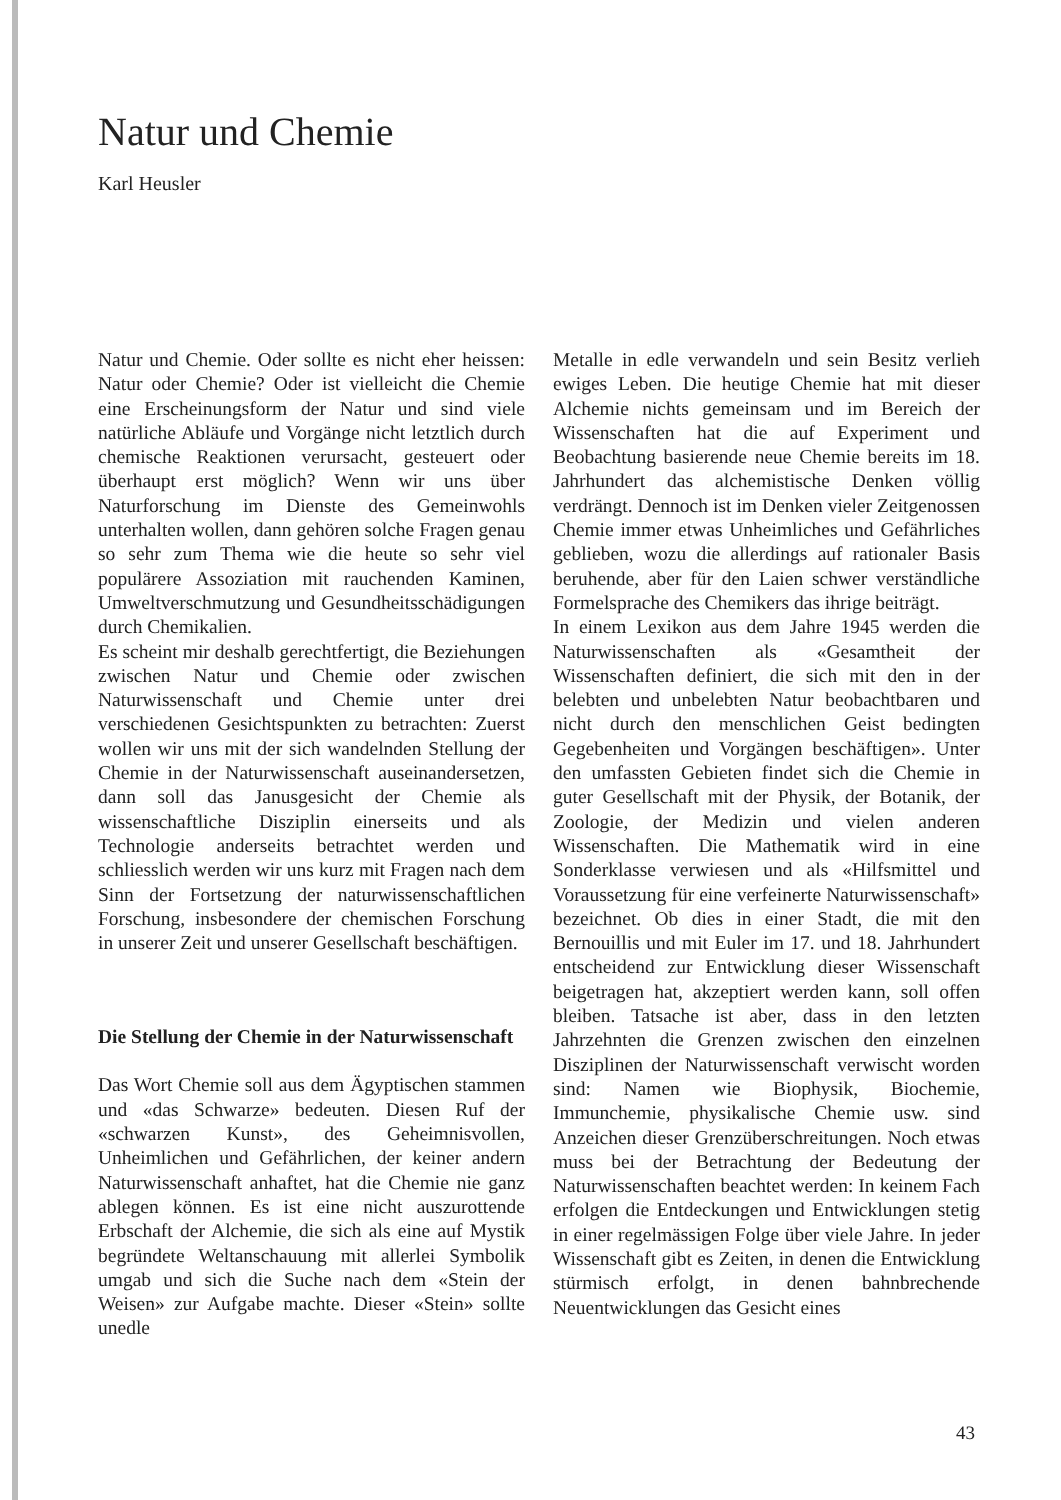Natur und Chemie
Karl Heusler
Natur und Chemie. Oder sollte es nicht eher heissen: Natur oder Chemie? Oder ist vielleicht die Chemie eine Erscheinungsform der Natur und sind viele natürliche Abläufe und Vorgänge nicht letztlich durch chemische Reaktionen verursacht, gesteuert oder überhaupt erst möglich? Wenn wir uns über Naturforschung im Dienste des Gemeinwohls unterhalten wollen, dann gehören solche Fragen genau so sehr zum Thema wie die heute so sehr viel populärere Assoziation mit rauchenden Kaminen, Umweltverschmutzung und Gesundheitsschädigungen durch Chemikalien.
Es scheint mir deshalb gerechtfertigt, die Beziehungen zwischen Natur und Chemie oder zwischen Naturwissenschaft und Chemie unter drei verschiedenen Gesichtspunkten zu betrachten: Zuerst wollen wir uns mit der sich wandelnden Stellung der Chemie in der Naturwissenschaft auseinandersetzen, dann soll das Janusgesicht der Chemie als wissenschaftliche Disziplin einerseits und als Technologie anderseits betrachtet werden und schliesslich werden wir uns kurz mit Fragen nach dem Sinn der Fortsetzung der naturwissenschaftlichen Forschung, insbesondere der chemischen Forschung in unserer Zeit und unserer Gesellschaft beschäftigen.
Die Stellung der Chemie in der Naturwissenschaft
Das Wort Chemie soll aus dem Ägyptischen stammen und «das Schwarze» bedeuten. Diesen Ruf der «schwarzen Kunst», des Geheimnisvollen, Unheimlichen und Gefährlichen, der keiner andern Naturwissenschaft anhaftet, hat die Chemie nie ganz ablegen können. Es ist eine nicht auszurottende Erbschaft der Alchemie, die sich als eine auf Mystik begründete Weltanschauung mit allerlei Symbolik umgab und sich die Suche nach dem «Stein der Weisen» zur Aufgabe machte. Dieser «Stein» sollte unedle
Metalle in edle verwandeln und sein Besitz verlieh ewiges Leben. Die heutige Chemie hat mit dieser Alchemie nichts gemeinsam und im Bereich der Wissenschaften hat die auf Experiment und Beobachtung basierende neue Chemie bereits im 18. Jahrhundert das alchemistische Denken völlig verdrängt. Dennoch ist im Denken vieler Zeitgenossen Chemie immer etwas Unheimliches und Gefährliches geblieben, wozu die allerdings auf rationaler Basis beruhende, aber für den Laien schwer verständliche Formelsprache des Chemikers das ihrige beiträgt.
In einem Lexikon aus dem Jahre 1945 werden die Naturwissenschaften als «Gesamtheit der Wissenschaften definiert, die sich mit den in der belebten und unbelebten Natur beobachtbaren und nicht durch den menschlichen Geist bedingten Gegebenheiten und Vorgängen beschäftigen». Unter den umfassten Gebieten findet sich die Chemie in guter Gesellschaft mit der Physik, der Botanik, der Zoologie, der Medizin und vielen anderen Wissenschaften. Die Mathematik wird in eine Sonderklasse verwiesen und als «Hilfsmittel und Voraussetzung für eine verfeinerte Naturwissenschaft» bezeichnet. Ob dies in einer Stadt, die mit den Bernouillis und mit Euler im 17. und 18. Jahrhundert entscheidend zur Entwicklung dieser Wissenschaft beigetragen hat, akzeptiert werden kann, soll offen bleiben. Tatsache ist aber, dass in den letzten Jahrzehnten die Grenzen zwischen den einzelnen Disziplinen der Naturwissenschaft verwischt worden sind: Namen wie Biophysik, Biochemie, Immunchemie, physikalische Chemie usw. sind Anzeichen dieser Grenzüberschreitungen. Noch etwas muss bei der Betrachtung der Bedeutung der Naturwissenschaften beachtet werden: In keinem Fach erfolgen die Entdeckungen und Entwicklungen stetig in einer regelmässigen Folge über viele Jahre. In jeder Wissenschaft gibt es Zeiten, in denen die Entwicklung stürmisch erfolgt, in denen bahnbrechende Neuentwicklungen das Gesicht eines
43